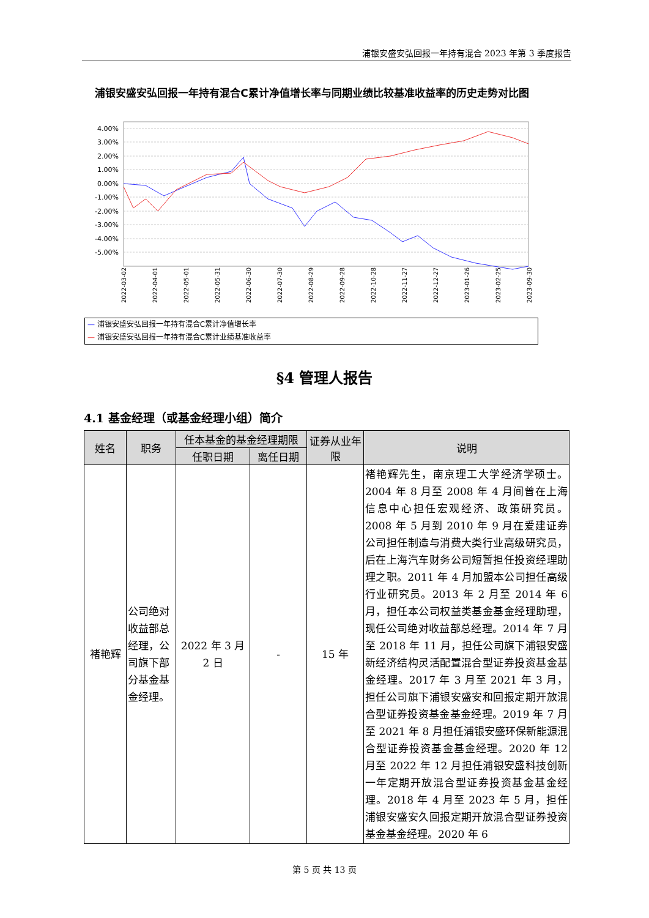浦银安盛安弘回报一年持有混合 2023 年第 3 季度报告
浦银安盛安弘回报一年持有混合C累计净值增长率与同期业绩比较基准收益率的历史走势对比图
4.00%
3.00%
2.00%
1.00%
0.00%
-1.00%
-2.00%
-3.00%
-4.00%
-5.00%
2022-03-02
2022-04-01
2022-05-01
2022-05-31
2022-06-30
2022-07-30
2022-08-29
2022-09-28
2022-10-28
2022-11-27
2022-12-27
2023-01-26
2023-02-25
2023-09-30
— 浦银安盛安弘回报一年持有混合C累计净值增长率
— 浦银安盛安弘回报一年持有混合C累计业绩基准收益率
§4 管理人报告
4.1 基金经理（或基金经理小组）简介
| 姓名 | 职务 | 任本基金的基金经理期限 | | 证券从业年限 | 说明 |
| --- | --- | --- | --- | --- | --- |
| | | 任职日期 | 离任日期 | | |
| 褚艳辉 | 公司绝对收益部总经理，公司旗下部分基金基金经理。 | 2022 年 3 月 2 日 | - | 15 年 | 褚艳辉先生，南京理工大学经济学硕士。2004 年 8 月至 2008 年 4 月间曾在上海信息中心担任宏观经济、政策研究员。2008 年 5 月到 2010 年 9 月在爱建证券公司担任制造与消费大类行业高级研究员，后在上海汽车财务公司短暂担任投资经理助理之职。2011 年 4 月加盟本公司担任高级行业研究员。2013 年 2 月至 2014 年 6 月，担任本公司权益类基金基金经理助理，现任公司绝对收益部总经理。2014 年 7 月至 2018 年 11 月，担任公司旗下浦银安盛新经济结构灵活配置混合型证券投资基金基金经理。2017 年 3 月至 2021 年 3 月，担任公司旗下浦银安盛安和回报定期开放混合型证券投资基金基金经理。2019 年 7 月至 2021 年 8 月担任浦银安盛环保新能源混合型证券投资基金基金经理。2020 年 12 月至 2022 年 12 月担任浦银安盛科技创新一年定期开放混合型证券投资基金基金经理。2018 年 4 月至 2023 年 5 月，担任浦银安盛安久回报定期开放混合型证券投资基金基金经理。2020 年 6 |
第 5 页 共 13 页